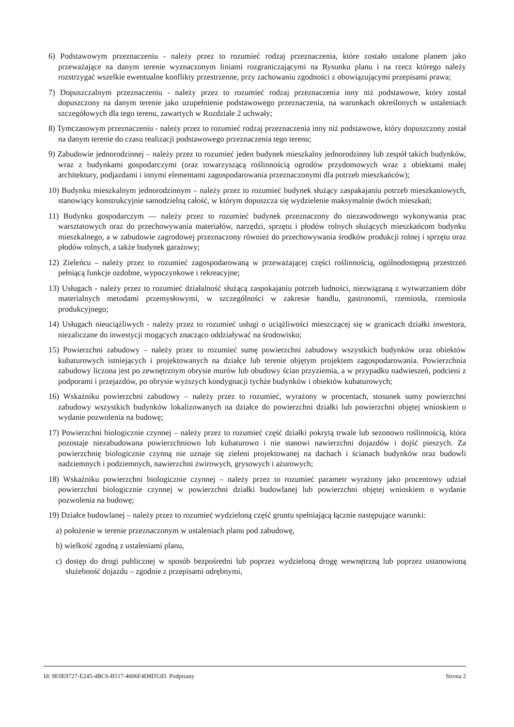6) Podstawowym przeznaczeniu - należy przez to rozumieć rodzaj przeznaczenia, które zostało ustalone planem jako przeważające na danym terenie wyznaczonym liniami rozgraniczającymi na Rysunku planu i na rzecz którego należy rozstrzygać wszelkie ewentualne konflikty przestrzenne, przy zachowaniu zgodności z obowiązującymi przepisami prawa;
7) Dopuszczalnym przeznaczeniu - należy przez to rozumieć rodzaj przeznaczenia inny niż podstawowe, który został dopuszczony na danym terenie jako uzupełnienie podstawowego przeznaczenia, na warunkach określonych w ustaleniach szczegółowych dla tego terenu, zawartych w Rozdziale 2 uchwały;
8) Tymczasowym przeznaczeniu - należy przez to rozumieć rodzaj przeznaczenia inny niż podstawowe, który dopuszczony został na danym terenie do czasu realizacji podstawowego przeznaczenia tego terenu;
9) Zabudowie jednorodzinnej – należy przez to rozumieć jeden budynek mieszkalny jednorodzinny lub zespół takich budynków, wraz z budynkami gospodarczymi (oraz towarzyszącą roślinnością ogrodów przydomowych wraz z obiektami małej architektury, podjazdami i innymi elementami zagospodarowania przeznaczonymi dla potrzeb mieszkańców);
10) Budynku mieszkalnym jednorodzinnym – należy przez to rozumieć budynek służący zaspakajaniu potrzeb mieszkaniowych, stanowiący konstrukcyjnie samodzielną całość, w którym dopuszcza się wydzielenie maksymalnie dwóch mieszkań;
11) Budynku gospodarczym — należy przez to rozumieć budynek przeznaczony do niezawodowego wykonywania prac warsztatowych oraz do przechowywania materiałów, narzędzi, sprzętu i płodów rolnych służących mieszkańcom budynku mieszkalnego, a w zabudowie zagrodowej przeznaczony również do przechowywania środków produkcji rolnej i sprzętu oraz płodów rolnych, a także budynek garażowy;
12) Zieleńcu – należy przez to rozumieć zagospodarowaną w przeważającej części roślinnością, ogólnodostępną przestrzeń pełniącą funkcje ozdobne, wypoczynkowe i rekreacyjne;
13) Usługach - należy przez to rozumieć działalność służącą zaspokajaniu potrzeb ludności, niezwiązaną z wytwarzaniem dóbr materialnych metodami przemysłowymi, w szczególności w zakresie handlu, gastronomii, rzemiosła, rzemiosła produkcyjnego;
14) Usługach nieuciążliwych - należy przez to rozumieć usługi o uciążliwości mieszczącej się w granicach działki inwestora, niezaliczane do inwestycji mogących znacząco oddziaływać na środowisko;
15) Powierzchni zabudowy – należy przez to rozumieć sumę powierzchni zabudowy wszystkich budynków oraz obiektów kubaturowych istniejących i projektowanych na działce lub terenie objętym projektem zagospodarowania. Powierzchnia zabudowy liczona jest po zewnętrznym obrysie murów lub obudowy ścian przyziemia, a w przypadku nadwieszeń, podcieni z podporami i przejazdów, po obrysie wyższych kondygnacji tychże budynków i obiektów kubaturowych;
16) Wskaźniku powierzchni zabudowy – należy przez to rozumieć, wyrażony w procentach, stosunek sumy powierzchni zabudowy wszystkich budynków lokalizowanych na działce do powierzchni działki lub powierzchni objętej wnioskiem o wydanie pozwolenia na budowę;
17) Powierzchni biologicznie czynnej – należy przez to rozumieć część działki pokrytą trwale lub sezonowo roślinnością, która pozostaje niezabudowana powierzchniowo lub kubaturowo i nie stanowi nawierzchni dojazdów i dojść pieszych. Za powierzchnię biologicznie czynną nie uznaje się zieleni projektowanej na dachach i ścianach budynków oraz budowli nadziemnych i podziemnych, nawierzchni żwirowych, grysowych i ażurowych;
18) Wskaźniku powierzchni biologicznie czynnej – należy przez to rozumieć parametr wyrażony jako procentowy udział powierzchni biologicznie czynnej w powierzchni działki budowlanej lub powierzchni objętej wnioskiem o wydanie pozwolenia na budowę;
19) Działce budowlanej – należy przez to rozumieć wydzieloną część gruntu spełniającą łącznie następujące warunki:
a) położenie w terenie przeznaczonym w ustaleniach planu pod zabudowę,
b) wielkość zgodną z ustaleniami planu,
c) dostęp do drogi publicznej w sposób bezpośredni lub poprzez wydzieloną drogę wewnętrzną lub poprzez ustanowioną służebność dojazdu – zgodnie z przepisami odrębnymi,
Id: 9E0E9727-E245-4BC6-B517-4606F4D8D53D. Podpisany Strona 2